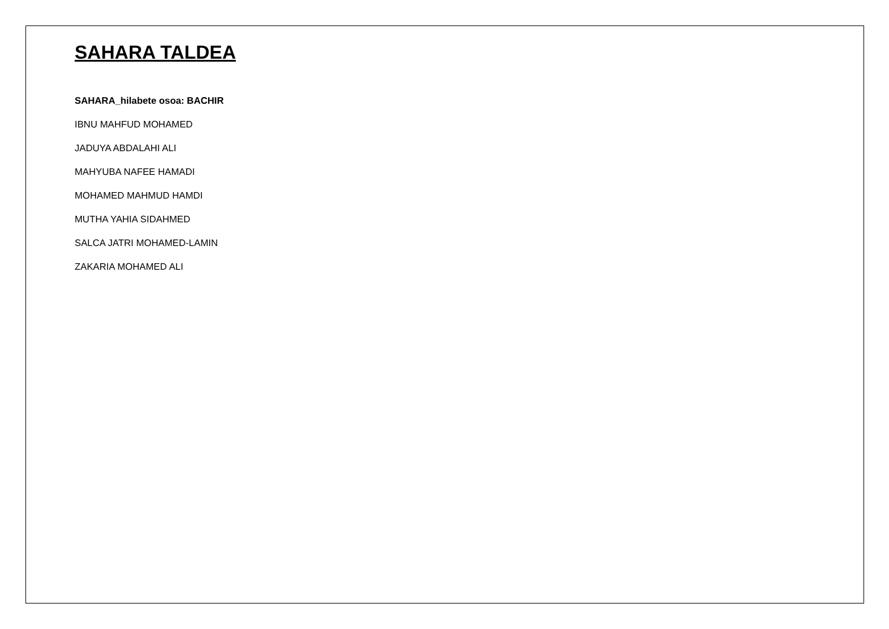SAHARA TALDEA
SAHARA_hilabete osoa: BACHIR
IBNU MAHFUD MOHAMED
JADUYA ABDALAHI ALI
MAHYUBA NAFEE HAMADI
MOHAMED MAHMUD HAMDI
MUTHA YAHIA SIDAHMED
SALCA JATRI MOHAMED-LAMIN
ZAKARIA MOHAMED ALI